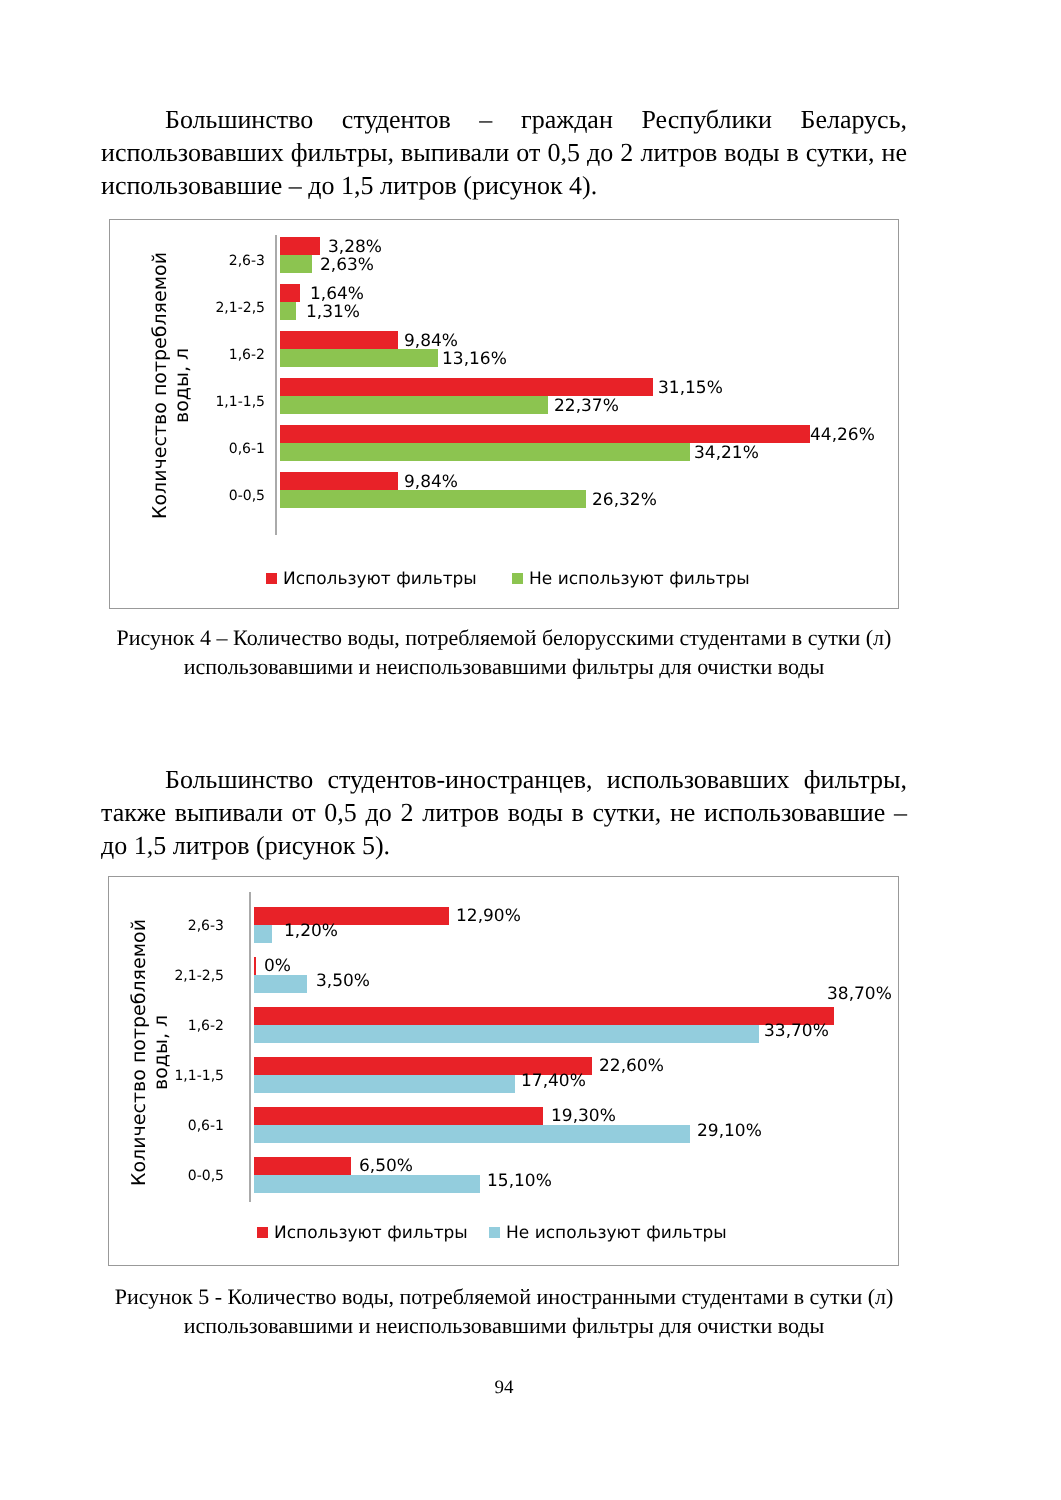Большинство студентов – граждан Республики Беларусь, использовавших фильтры, выпивали от 0,5 до 2 литров воды в сутки, не использовавшие – до 1,5 литров (рисунок 4).
Количество потребляемой воды, л
2,6-3
3,28%
2,63%
2,1-2,5
1,64%
1,31%
1,6-2
9,84%
13,16%
1,1-1,5
31,15%
22,37%
0,6-1
44,26%
34,21%
0-0,5
9,84%
26,32%
Используют фильтры Не используют фильтры
Рисунок 4 – Количество воды, потребляемой белорусскими студентами в сутки (л) использовавшими и неиспользовавшими фильтры для очистки воды
Большинство студентов-иностранцев, использовавших фильтры, также выпивали от 0,5 до 2 литров воды в сутки, не использовавшие – до 1,5 литров (рисунок 5).
Количество потребляемой воды, л
2,6-3
12,90%
1,20%
2,1-2,5 0%
3,50%
1,6-2
38,70%
33,70%
1,1-1,5 22,60%
17,40%
0,6-1 19,30%
29,10%
0-0,5
6,50%
15,10%
Используют фильтры Не используют фильтры
Рисунок 5 - Количество воды, потребляемой иностранными студентами в сутки (л) использовавшими и неиспользовавшими фильтры для очистки воды
94